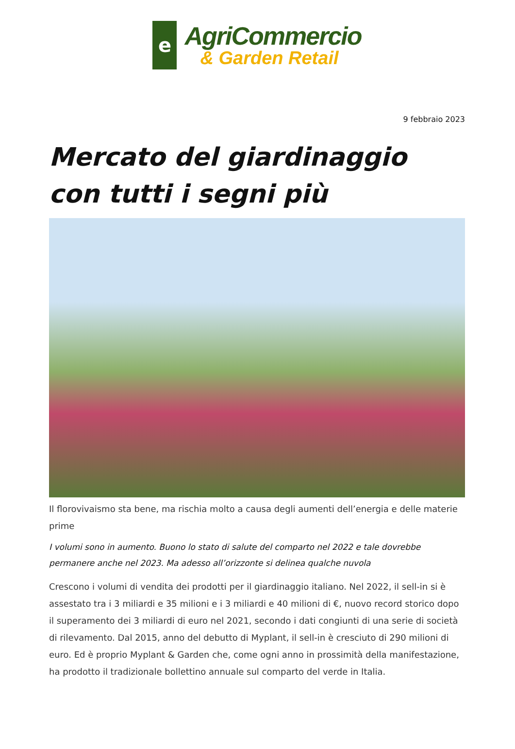e
AgriCommercio
& Garden Retail
9 febbraio 2023
Mercato del giardinaggio con tutti i segni più
Il florovivaismo sta bene, ma rischia molto a causa degli aumenti dell’energia e delle materie prime
I volumi sono in aumento. Buono lo stato di salute del comparto nel 2022 e tale dovrebbe permanere anche nel 2023. Ma adesso all’orizzonte si delinea qualche nuvola
Crescono i volumi di vendita dei prodotti per il giardinaggio italiano. Nel 2022, il sell-in si è assestato tra i 3 miliardi e 35 milioni e i 3 miliardi e 40 milioni di €, nuovo record storico dopo il superamento dei 3 miliardi di euro nel 2021, secondo i dati congiunti di una serie di società di rilevamento. Dal 2015, anno del debutto di Myplant, il sell-in è cresciuto di 290 milioni di euro. Ed è proprio Myplant & Garden che, come ogni anno in prossimità della manifestazione, ha prodotto il tradizionale bollettino annuale sul comparto del verde in Italia.